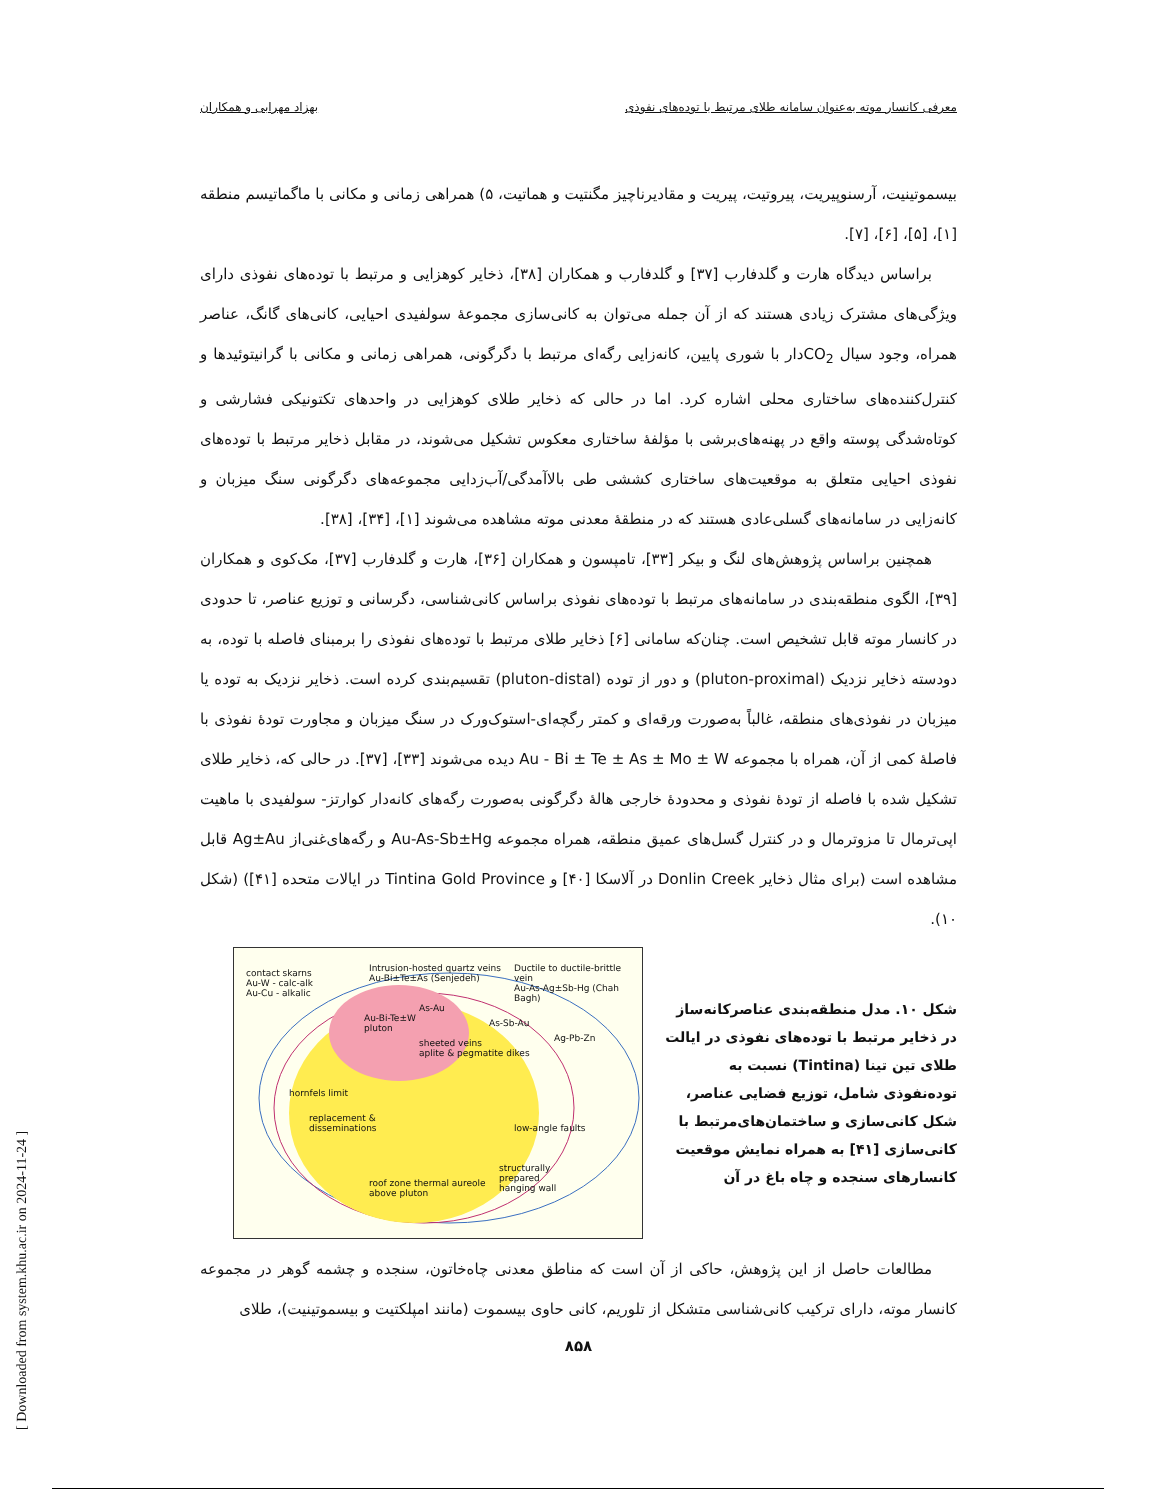معرفی کانسار موته به‌عنوان سامانه طلای مرتبط با توده‌های نفوذی بهزاد مهرابی و همکاران
بیسموتینیت، آرسنوپیریت، پیروتیت، پیریت و مقادیرناچیز مگنتیت و هماتیت، ۵) همراهی زمانی و مکانی با ماگماتیسم منطقه [۱]، [۵]، [۶]، [۷].
براساس دیدگاه هارت و گلدفارب [۳۷] و گلدفارب و همکاران [۳۸]، ذخایر کوهزایی و مرتبط با توده‌های نفوذی دارای ویژگی‌های مشترک زیادی هستند که از آن جمله می‌توان به کانی‌سازی مجموعهٔ سولفیدی احیایی، کانی‌های گانگ، عناصر همراه، وجود سیال CO<sub>2</sub>دار با شوری پایین، کانه‌زایی رگه‌ای مرتبط با دگرگونی، همراهی زمانی و مکانی با گرانیتوئیدها و کنترل‌کننده‌های ساختاری محلی اشاره کرد. اما در حالی که ذخایر طلای کوهزایی در واحدهای تکتونیکی فشارشی و کوتاه‌شدگی پوسته واقع در پهنه‌های‌برشی با مؤلفهٔ ساختاری معکوس تشکیل می‌شوند، در مقابل ذخایر مرتبط با توده‌های نفوذی احیایی متعلق به موقعیت‌های ساختاری کششی طی بالاآمدگی/آب‌زدایی مجموعه‌های دگرگونی سنگ میزبان و کانه‌زایی در سامانه‌های گسلی‌عادی هستند که در منطقهٔ معدنی موته مشاهده می‌شوند [۱]، [۳۴]، [۳۸].
همچنین براساس پژوهش‌های لنگ و بیکر [۳۳]، تامپسون و همکاران [۳۶]، هارت و گلدفارب [۳۷]، مک‌کوی و همکاران [۳۹]، الگوی منطقه‌بندی در سامانه‌های مرتبط با توده‌های نفوذی براساس کانی‌شناسی، دگرسانی و توزیع عناصر، تا حدودی در کانسار موته قابل تشخیص است. چنان‌که سامانی [۶] ذخایر طلای مرتبط با توده‌های نفوذی را برمبنای فاصله با توده، به دودسته ذخایر نزدیک (pluton-proximal) و دور از توده (pluton-distal) تقسیم‌بندی کرده است. ذخایر نزدیک به توده یا میزبان در نفوذی‌های منطقه، غالباً به‌صورت ورقه‌ای و کمتر رگچه‌ای-استوک‌ورک در سنگ میزبان و مجاورت تودهٔ نفوذی با فاصلهٔ کمی از آن، همراه با مجموعه Au - Bi ± Te ± As ± Mo ± W دیده می‌شوند [۳۳]، [۳۷]. در حالی که، ذخایر طلای تشکیل شده با فاصله از تودهٔ نفوذی و محدودهٔ خارجی هالهٔ دگرگونی به‌صورت رگه‌های کانه‌دار کوارتز- سولفیدی با ماهیت اپی‌ترمال تا مزوترمال و در کنترل گسل‌های عمیق منطقه، همراه مجموعه Au-As-Sb±Hg و رگه‌های‌غنی‌از Ag±Au قابل مشاهده است (برای مثال ذخایر Donlin Creek در آلاسکا [۴۰] و Tintina Gold Province در ایالات متحده [۴۱]) (شکل ۱۰).
شکل ۱۰. مدل منطقه‌بندی عناصرکانه‌ساز در ذخایر مرتبط با توده‌های نفوذی در ایالت طلای تین تینا (Tintina) نسبت به توده‌نفوذی شامل، توزیع فضایی عناصر، شکل کانی‌سازی و ساختمان‌های‌مرتبط با کانی‌سازی [۴۱] به همراه نمایش موقعیت کانسارهای سنجده و چاه باغ در آن
contact skarns
Au-W - calc-alk
Au-Cu - alkalic
Intrusion-hosted quartz veins
Au-Bi±Te±As (Senjedeh)
Ductile to ductile-brittle vein
Au-As-Ag±Sb-Hg (Chah Bagh)
Au-Bi-Te±W
pluton
As-Au
As-Sb-Au
Ag-Pb-Zn
sheeted veins
aplite & pegmatite dikes
hornfels limit
replacement &
disseminations
low-angle faults
roof zone thermal aureole
above pluton
structurally
prepared
hanging wall
مطالعات حاصل از این پژوهش، حاکی از آن است که مناطق معدنی چاه‌خاتون، سنجده و چشمه گوهر در مجموعه کانسار موته، دارای ترکیب کانی‌شناسی متشکل از تلوریم، کانی حاوی بیسموت (مانند امپلکتیت و بیسموتینیت)، طلای
۸۵۸
[ Downloaded from system.khu.ac.ir on 2024-11-24 ]